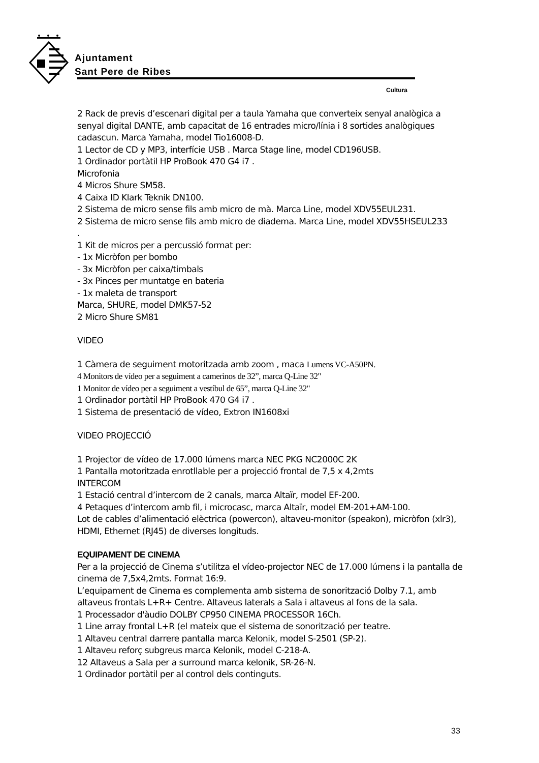Ajuntament
Sant Pere de Ribes
Cultura
2 Rack de previs d’escenari digital per a taula Yamaha que converteix senyal analògica a senyal digital DANTE, amb capacitat de 16 entrades micro/línia i 8 sortides analògiques cadascun. Marca Yamaha, model Tio16008-D.
1 Lector de CD y MP3, interfície USB . Marca Stage line, model CD196USB.
1 Ordinador portàtil HP ProBook 470 G4 i7 .
Microfonia
4 Micros Shure SM58.
4 Caixa ID Klark Teknik DN100.
2 Sistema de micro sense fils amb micro de mà. Marca Line, model XDV55EUL231.
2 Sistema de micro sense fils amb micro de diadema. Marca Line, model XDV55HSEUL233
.
1 Kit de micros per a percussió format per:
- 1x Micròfon per bombo
- 3x Micròfon per caixa/timbals
- 3x Pinces per muntatge en bateria
- 1x maleta de transport
Marca, SHURE, model DMK57-52
2 Micro Shure SM81
VIDEO
1 Càmera de seguiment motoritzada amb zoom , maca Lumens VC-A50PN.
4 Monitors de vídeo per a seguiment a camerinos de 32”, marca Q-Line 32"
1 Monitor de vídeo per a seguiment a vestíbul de 65”, marca Q-Line 32"
1 Ordinador portàtil HP ProBook 470 G4 i7 .
1 Sistema de presentació de vídeo, Extron IN1608xi
VIDEO PROJECCIÓ
1 Projector de vídeo de 17.000 lúmens marca NEC PKG NC2000C 2K
1 Pantalla motoritzada enrotllable per a projecció frontal de 7,5 x 4,2mts
INTERCOM
1 Estació central d’intercom de 2 canals, marca Altaïr, model EF-200.
4 Petaques d’intercom amb fil, i microcasc, marca Altaïr, model EM-201+AM-100.
Lot de cables d’alimentació elèctrica (powercon), altaveu-monitor (speakon), micròfon (xlr3), HDMI, Ethernet (RJ45) de diverses longituds.
EQUIPAMENT DE CINEMA
Per a la projecció de Cinema s’utilitza el vídeo-projector NEC de 17.000 lúmens i la pantalla de cinema de 7,5x4,2mts. Format 16:9.
L’equipament de Cinema es complementa amb sistema de sonorització Dolby 7.1, amb altaveus frontals L+R+ Centre. Altaveus laterals a Sala i altaveus al fons de la sala.
1 Processador d'àudio DOLBY CP950 CINEMA PROCESSOR 16Ch.
1 Line array frontal L+R (el mateix que el sistema de sonorització per teatre.
1 Altaveu central darrere pantalla marca Kelonik, model S-2501 (SP-2).
1 Altaveu reforç subgreus marca Kelonik, model C-218-A.
12 Altaveus a Sala per a surround marca kelonik, SR-26-N.
1 Ordinador portàtil per al control dels continguts.
33